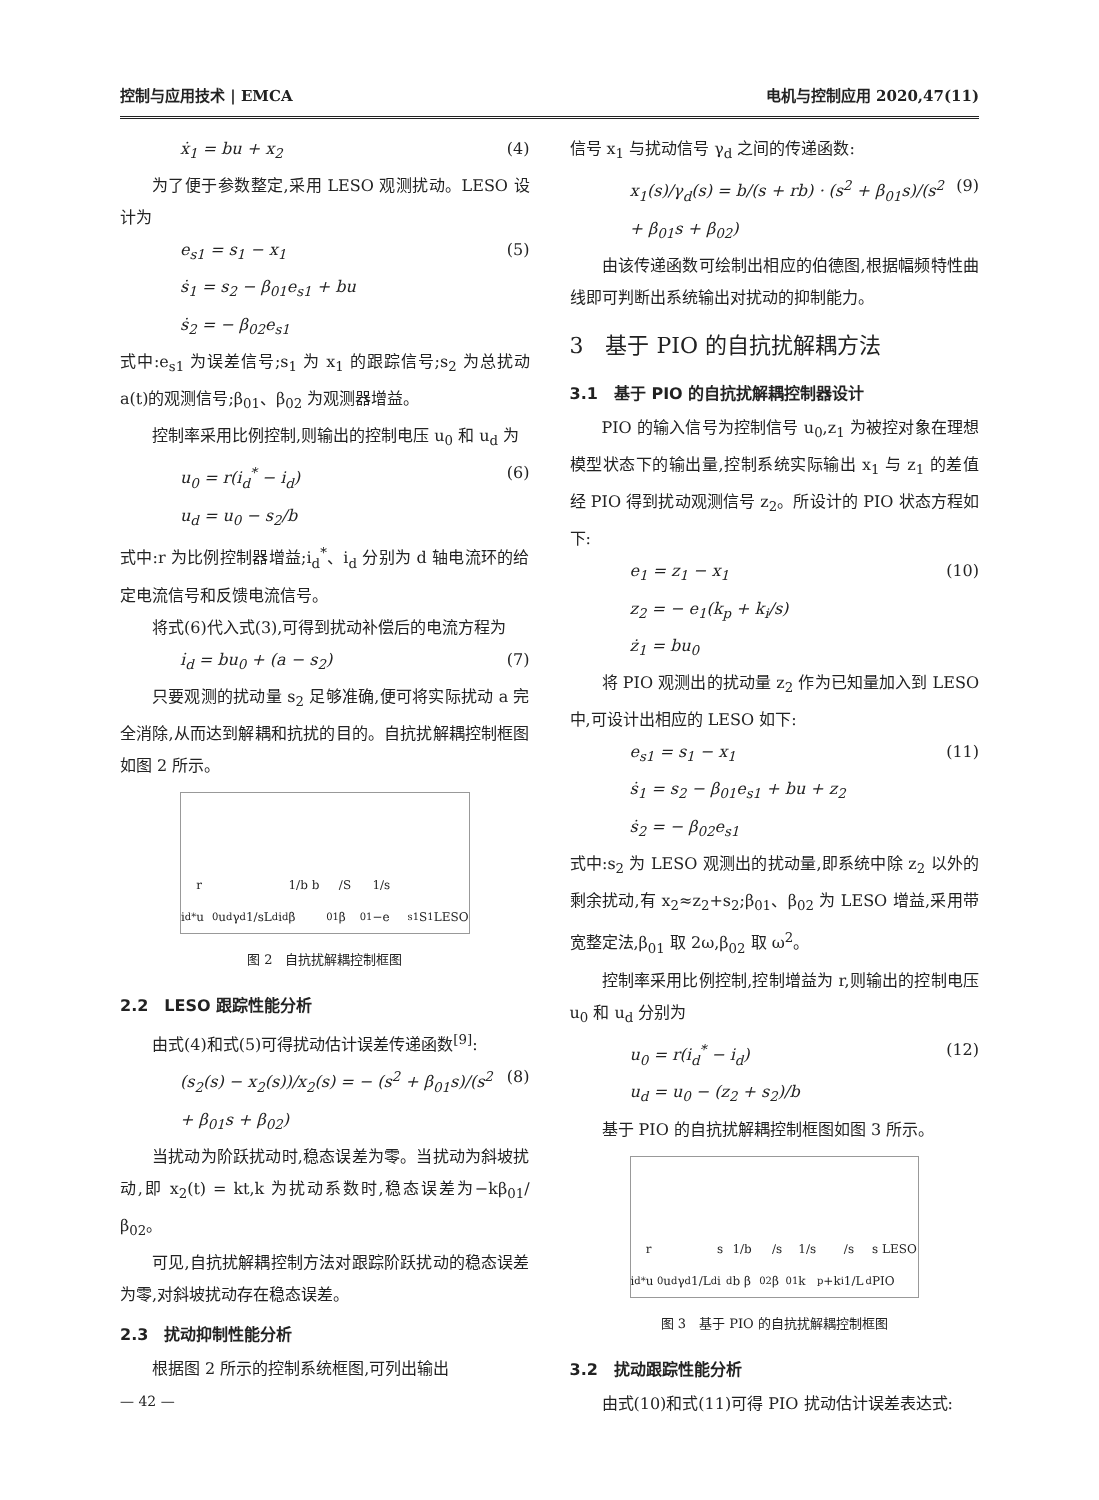控制与应用技术 | EMCA 电机与控制应用 2020,47(11)
ẋ<sub>1</sub> = bu + x<sub>2</sub> (4)
为了便于参数整定,采用 LESO 观测扰动。LESO 设计为
e<sub>s1</sub> = s<sub>1</sub> − x<sub>1</sub>
ṡ<sub>1</sub> = s<sub>2</sub> − β<sub>01</sub>e<sub>s1</sub> + bu
ṡ<sub>2</sub> = − β<sub>02</sub>e<sub>s1</sub> (5)
式中:e<sub>s1</sub> 为误差信号;s<sub>1</sub> 为 x<sub>1</sub> 的跟踪信号;s<sub>2</sub> 为总扰动 a(t)的观测信号;β<sub>01</sub>、β<sub>02</sub> 为观测器增益。
控制率采用比例控制,则输出的控制电压 u<sub>0</sub> 和 u<sub>d</sub> 为
u<sub>0</sub> = r(i<sub>d</sub><sup>*</sup> − i<sub>d</sub>)
u<sub>d</sub> = u<sub>0</sub> − s<sub>2</sub>/b (6)
式中:r 为比例控制器增益;i<sub>d</sub><sup>*</sup>、i<sub>d</sub> 分别为 d 轴电流环的给定电流信号和反馈电流信号。
将式(6)代入式(3),可得到扰动补偿后的电流方程为
i̇<sub>d</sub> = bu<sub>0</sub> + (a − s<sub>2</sub>) (7)
只要观测的扰动量 s<sub>2</sub> 足够准确,便可将实际扰动 a 完全消除,从而达到解耦和抗扰的目的。自抗扰解耦控制框图如图 2 所示。
i<sub>d</sub><sup>*</sup> r u<sub>0</sub> u<sub>d</sub> γ<sub>d</sub> 1/sL<sub>d</sub> i<sub>d</sub> 1/b b β<sub>01</sub>/S β<sub>01</sub> 1/s −e<sub>s1</sub> S<sub>1</sub> LESO
图 2　自抗扰解耦控制框图
2.2　LESO 跟踪性能分析
由式(4)和式(5)可得扰动估计误差传递函数<sup>[9]</sup>:
(s<sub>2</sub>(s) − x<sub>2</sub>(s))/x<sub>2</sub>(s) = − (s<sup>2</sup> + β<sub>01</sub>s)/(s<sup>2</sup> + β<sub>01</sub>s + β<sub>02</sub>) (8)
当扰动为阶跃扰动时,稳态误差为零。当扰动为斜坡扰动,即 x<sub>2</sub>(t) = kt,k 为扰动系数时,稳态误差为−kβ<sub>01</sub>/β<sub>02</sub>。
可见,自抗扰解耦控制方法对跟踪阶跃扰动的稳态误差为零,对斜坡扰动存在稳态误差。
2.3　扰动抑制性能分析
根据图 2 所示的控制系统框图,可列出输出
— 42 —
信号 x<sub>1</sub> 与扰动信号 γ<sub>d</sub> 之间的传递函数:
x<sub>1</sub>(s)/γ<sub>d</sub>(s) = b/(s + rb) · (s<sup>2</sup> + β<sub>01</sub>s)/(s<sup>2</sup> + β<sub>01</sub>s + β<sub>02</sub>) (9)
由该传递函数可绘制出相应的伯德图,根据幅频特性曲线即可判断出系统输出对扰动的抑制能力。
3　基于 PIO 的自抗扰解耦方法
3.1　基于 PIO 的自抗扰解耦控制器设计
PIO 的输入信号为控制信号 u<sub>0</sub>,z<sub>1</sub> 为被控对象在理想模型状态下的输出量,控制系统实际输出 x<sub>1</sub> 与 z<sub>1</sub> 的差值经 PIO 得到扰动观测信号 z<sub>2</sub>。所设计的 PIO 状态方程如下:
e<sub>1</sub> = z<sub>1</sub> − x<sub>1</sub>
z<sub>2</sub> = − e<sub>1</sub>(k<sub>p</sub> + k<sub>i</sub>/s)
ż<sub>1</sub> = bu<sub>0</sub> (10)
将 PIO 观测出的扰动量 z<sub>2</sub> 作为已知量加入到 LESO 中,可设计出相应的 LESO 如下:
e<sub>s1</sub> = s<sub>1</sub> − x<sub>1</sub>
ṡ<sub>1</sub> = s<sub>2</sub> − β<sub>01</sub>e<sub>s1</sub> + bu + z<sub>2</sub>
ṡ<sub>2</sub> = − β<sub>02</sub>e<sub>s1</sub> (11)
式中:s<sub>2</sub> 为 LESO 观测出的扰动量,即系统中除 z<sub>2</sub> 以外的剩余扰动,有 x<sub>2</sub>≈z<sub>2</sub>+s<sub>2</sub>;β<sub>01</sub>、β<sub>02</sub> 为 LESO 增益,采用带宽整定法,β<sub>01</sub> 取 2ω,β<sub>02</sub> 取 ω<sup>2</sup>。
控制率采用比例控制,控制增益为 r,则输出的控制电压 u<sub>0</sub> 和 u<sub>d</sub> 分别为
u<sub>0</sub> = r(i<sub>d</sub><sup>*</sup> − i<sub>d</sub>)
u<sub>d</sub> = u<sub>0</sub> − (z<sub>2</sub> + s<sub>2</sub>)/b (12)
基于 PIO 的自抗扰解耦控制框图如图 3 所示。
i<sub>d</sub><sup>*</sup> r u<sub>0</sub> u<sub>d</sub> γ<sub>d</sub> 1/L<sub>d</sub>s i<sub>d</sub> 1/b b β<sub>02</sub>/s β<sub>01</sub> 1/s k<sub>p</sub>+k<sub>i</sub>/s 1/L<sub>d</sub>s LESO PIO
图 3　基于 PIO 的自抗扰解耦控制框图
3.2　扰动跟踪性能分析
由式(10)和式(11)可得 PIO 扰动估计误差表达式: